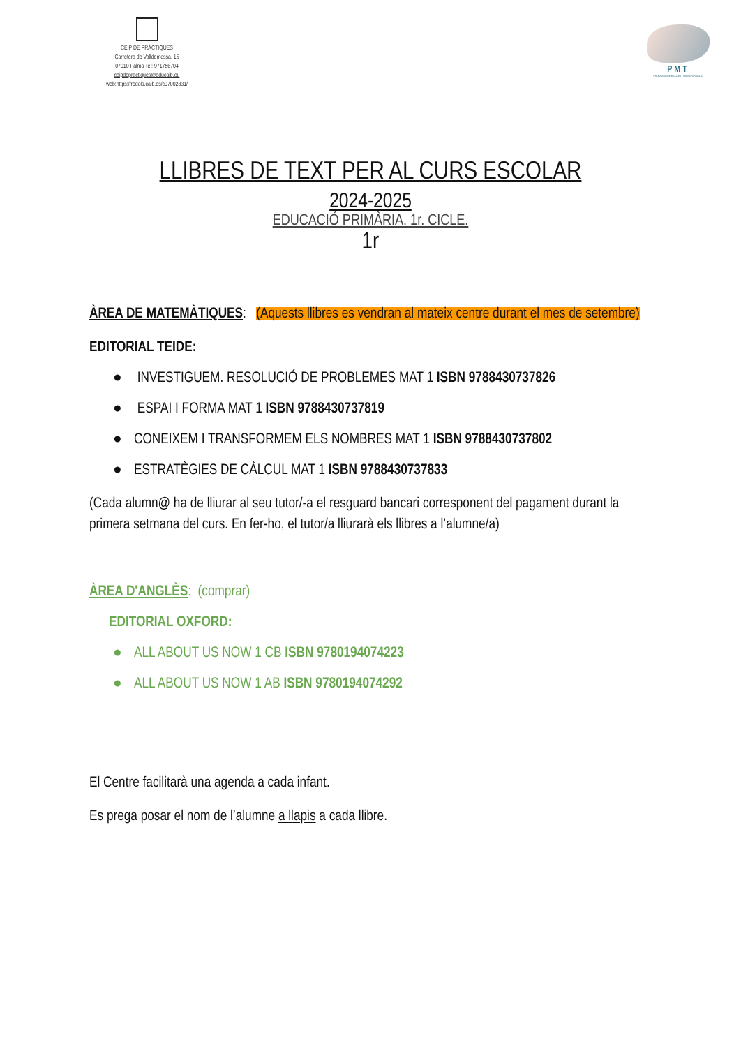CEIP DE PRÀCTIQUES
Carretera de Valldemossa, 15
07010 Palma Tel: 971756704
ceipdepractiques@educaib.eu
web:https://redols.caib.es/c07002831/
PMT
PROGRAMA DE MILLORA I TRANSFORMACIÓ
LLIBRES DE TEXT PER AL CURS ESCOLAR
2024-2025
EDUCACIÓ PRIMÀRIA. 1r. CICLE.
1r
ÀREA DE MATEMÀTIQUES: (Aquests llibres es vendran al mateix centre durant el mes de setembre)
EDITORIAL TEIDE:
● INVESTIGUEM. RESOLUCIÓ DE PROBLEMES MAT 1 ISBN 9788430737826
● ESPAI I FORMA MAT 1 ISBN 9788430737819
● CONEIXEM I TRANSFORMEM ELS NOMBRES MAT 1 ISBN 9788430737802
● ESTRATÈGIES DE CÀLCUL MAT 1 ISBN 9788430737833
(Cada alumn@ ha de lliurar al seu tutor/-a el resguard bancari corresponent del pagament durant la primera setmana del curs. En fer-ho, el tutor/a lliurarà els llibres a l’alumne/a)
ÀREA D'ANGLÈS: (comprar)
EDITORIAL OXFORD:
● ALL ABOUT US NOW 1 CB ISBN 9780194074223
● ALL ABOUT US NOW 1 AB ISBN 9780194074292
El Centre facilitarà una agenda a cada infant.
Es prega posar el nom de l’alumne a llapis a cada llibre.